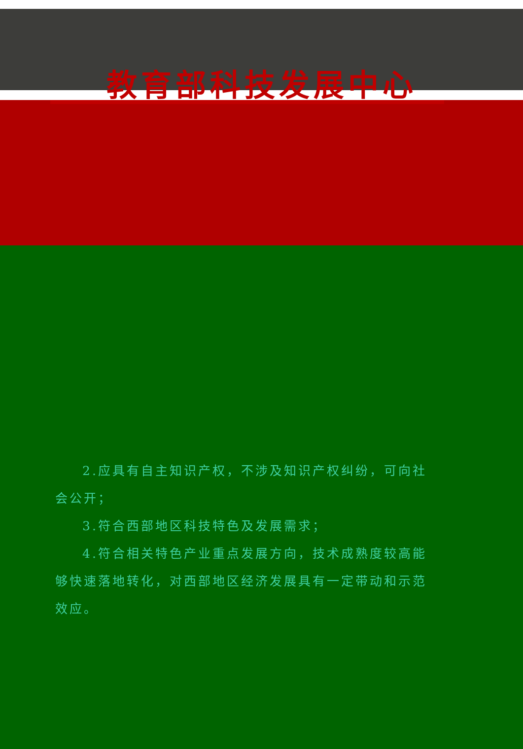教育部科技发展中心
2.应具有自主知识产权，不涉及知识产权纠纷，可向社会公开；
3.符合西部地区科技特色及发展需求；
4.符合相关特色产业重点发展方向，技术成熟度较高能够快速落地转化，对西部地区经济发展具有一定带动和示范效应。